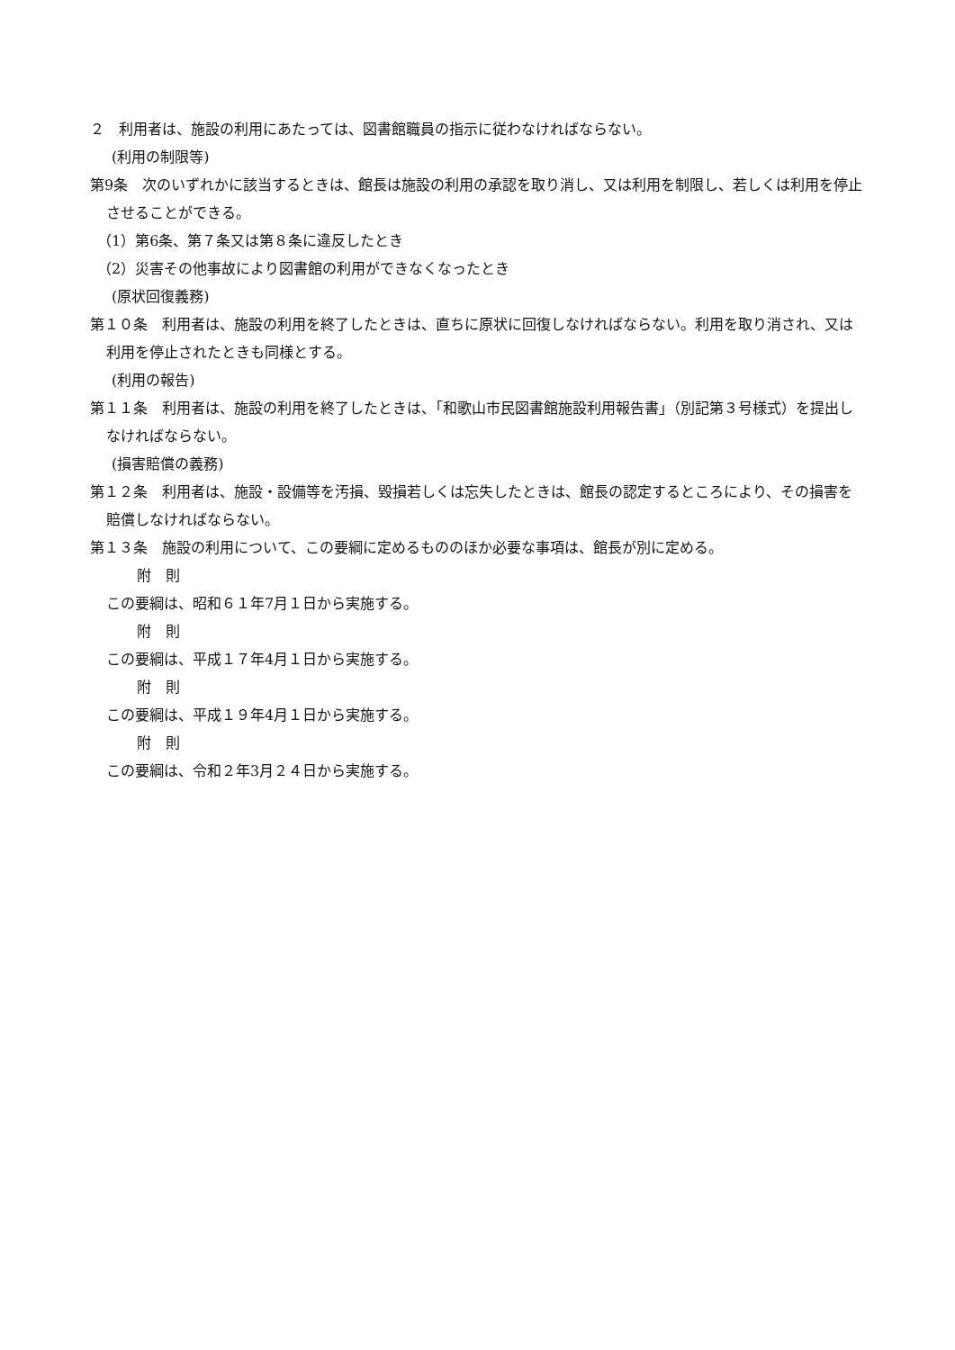２　利用者は、施設の利用にあたっては、図書館職員の指示に従わなければならない。
(利用の制限等)
第9条　次のいずれかに該当するときは、館長は施設の利用の承認を取り消し、又は利用を制限し、若しくは利用を停止させることができる。
（1）第6条、第７条又は第８条に違反したとき
（2）災害その他事故により図書館の利用ができなくなったとき
(原状回復義務)
第１０条　利用者は、施設の利用を終了したときは、直ちに原状に回復しなければならない。利用を取り消され、又は利用を停止されたときも同様とする。
(利用の報告)
第１１条　利用者は、施設の利用を終了したときは、「和歌山市民図書館施設利用報告書」（別記第３号様式）を提出しなければならない。
(損害賠償の義務)
第１２条　利用者は、施設・設備等を汚損、毀損若しくは忘失したときは、館長の認定するところにより、その損害を賠償しなければならない。
第１３条　施設の利用について、この要綱に定めるもののほか必要な事項は、館長が別に定める。
附　則
この要綱は、昭和６１年7月１日から実施する。
附　則
この要綱は、平成１７年4月１日から実施する。
附　則
この要綱は、平成１９年4月１日から実施する。
附　則
この要綱は、令和２年3月２４日から実施する。